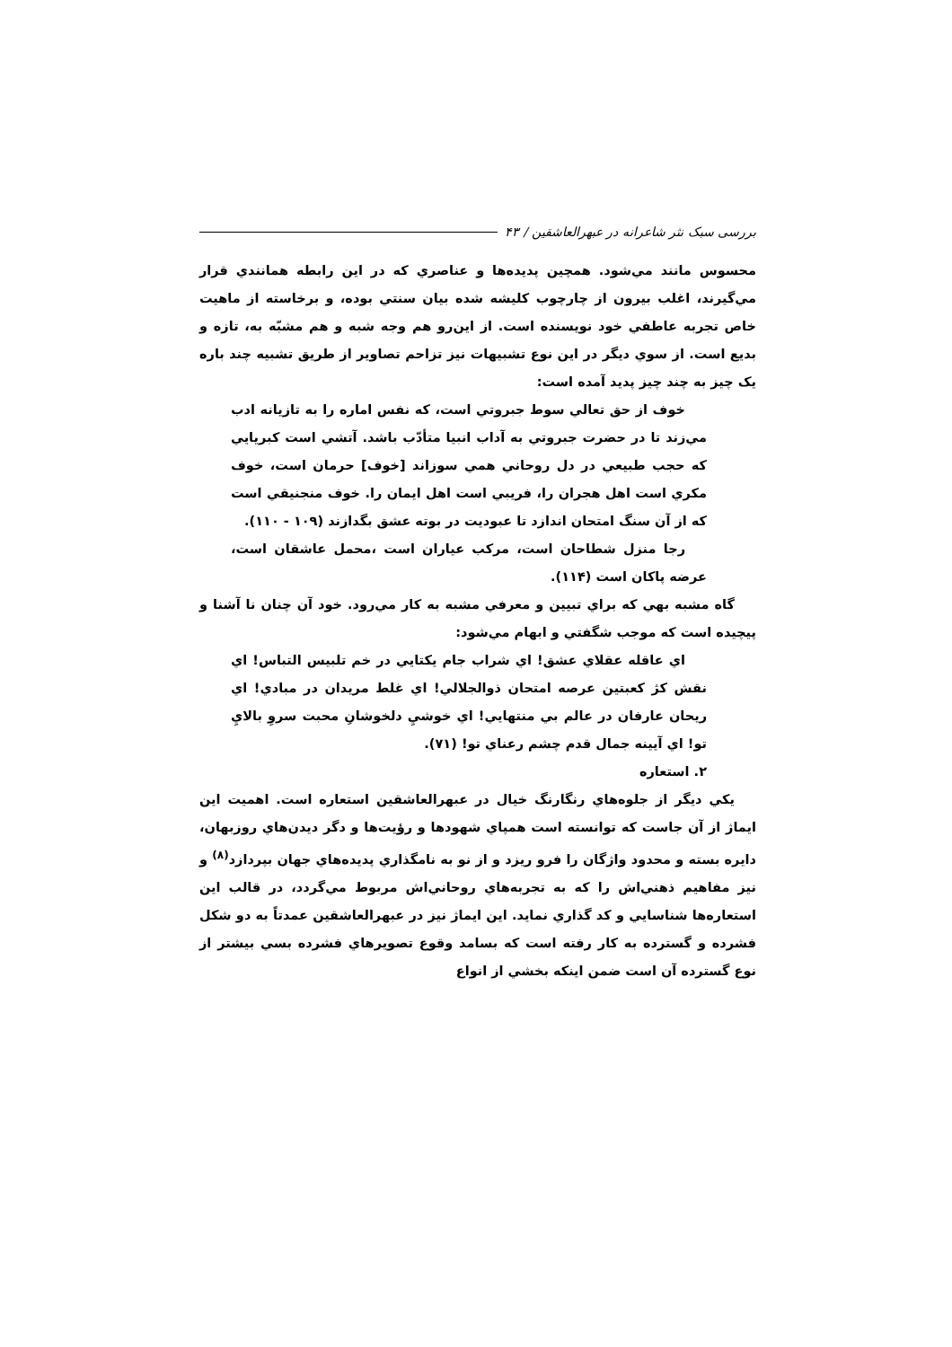بررسی سبک نثر شاعرانه در عبهرالعاشقین / ۴۳
محسوس مانند مي‌شود. همچين پديده‌ها و عناصري كه در اين رابطه همانندي قرار مي‌گيرند، اغلب بيرون از چارچوب كليشه شده بيان سنتي بوده، و برخاسته از ماهيت خاص تجربه عاطفي خود نويسنده است. از اين‌رو هم وجه شبه و هم مشبّه به، تازه و بديع است. از سوي ديگر در اين نوع تشبيهات نيز تزاحم تصاوير از طريق تشبيه چند باره يک چيز به چند چيز پديد آمده است:
خوف از حق تعالي سوط جبروتي است، كه نفس اماره را به تازيانه ادب مي‌زند تا در حضرت جبروتي به آداب انبيا متأدّب باشد. آتشي است كبريايي كه حجب طبيعي در دل روحاني همي سوزاند [خوف] حرمان است، خوف مكري است اهل هجران را، فريبي است اهل ايمان را. خوف منجنيقي است كه از آن سنگ امتحان اندازد تا عبوديت در بوته عشق بگدازند (۱۰۹ - ۱۱۰).
رجا منزل شطاحان است، مركب عياران است ،محمل عاشقان است، عرضه پاكان است (۱۱۴).
گاه مشبه بهي كه براي تبيين و معرفي مشبه به كار مي‌رود. خود آن چنان نا آشنا و پيچيده است كه موجب شگفتي و ابهام مي‌شود:
اي عاقله عقلاي عشق! اي شراب جام يكتايي در خم تلبيس التباس! اي نقش كژ كعبتين عرصه امتحان ذوالجلالي! اي غلط مريدان در مبادي! اي ريحان عارفان در عالم بي منتهايي! اي خوشيِ دلخوشانِ محبت سروِ بالايِ تو! اي آيينه جمال قدم چشم رعناي تو! (۷۱).
۲. استعاره
يكي ديگر از جلوه‌هاي رنگارنگ خيال در عبهرالعاشقين استعاره است. اهميت اين ايماژ از آن جاست كه توانسته است همپاي شهودها و رؤيت‌ها و دگر ديدن‌هاي روزبهان، دايره بسته و محدود واژگان را فرو ريزد و از نو به نامگذاري پديده‌هاي جهان بپردازد<sup>(۸)</sup> و نيز مفاهيم ذهني‌اش را كه به تجربه‌هاي روحاني‌اش مربوط مي‌گردد، در قالب اين استعاره‌ها شناسايي و كد گذاري نمايد. اين ايماژ نيز در عبهرالعاشقين عمدتاً به دو شكل فشرده و گسترده به كار رفته است كه بسامد وقوع تصويرهاي فشرده بسي بيشتر از نوع گسترده آن است ضمن اينكه بخشي از انواع